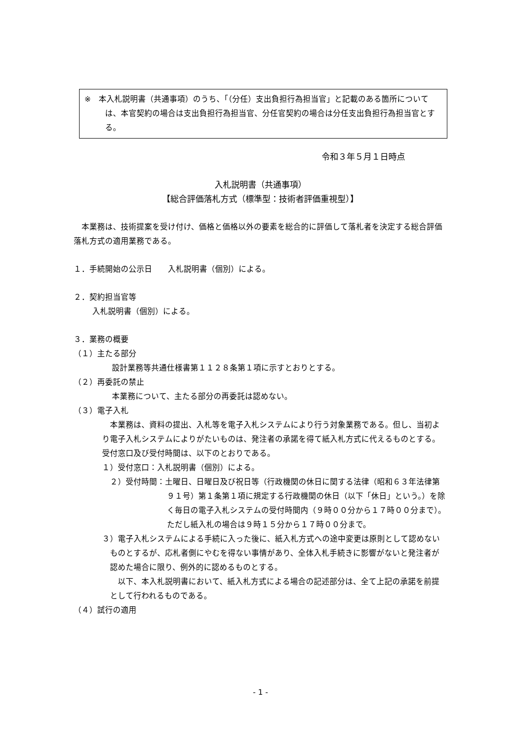※　本入札説明書（共通事項）のうち、「（分任）支出負担行為担当官」と記載のある箇所については、本官契約の場合は支出負担行為担当官、分任官契約の場合は分任支出負担行為担当官とする。
令和３年５月１日時点
入札説明書（共通事項）
【総合評価落札方式（標準型：技術者評価重視型）】
　本業務は、技術提案を受け付け、価格と価格以外の要素を総合的に評価して落札者を決定する総合評価落札方式の適用業務である。
１．手続開始の公示日　　入札説明書（個別）による。
２．契約担当官等
入札説明書（個別）による。
３．業務の概要
（１）主たる部分
設計業務等共通仕様書第１１２８条第１項に示すとおりとする。
（２）再委託の禁止
本業務について、主たる部分の再委託は認めない。
（３）電子入札
　本業務は、資料の提出、入札等を電子入札システムにより行う対象業務である。但し、当初より電子入札システムによりがたいものは、発注者の承諾を得て紙入札方式に代えるものとする。受付窓口及び受付時間は、以下のとおりである。
１）受付窓口：入札説明書（個別）による。
　２）受付時間：土曜日、日曜日及び祝日等（行政機関の休日に関する法律（昭和６３年法律第９１号）第１条第１項に規定する行政機関の休日（以下「休日」という。）を除く毎日の電子入札システムの受付時間内（９時００分から１７時００分まで）。ただし紙入札の場合は９時１５分から１７時００分まで。
３）電子入札システムによる手続に入った後に、紙入札方式への途中変更は原則として認めないものとするが、応札者側にやむを得ない事情があり、全体入札手続きに影響がないと発注者が認めた場合に限り、例外的に認めるものとする。
　以下、本入札説明書において、紙入札方式による場合の記述部分は、全て上記の承諾を前提として行われるものである。
（４）試行の適用
- 1 -